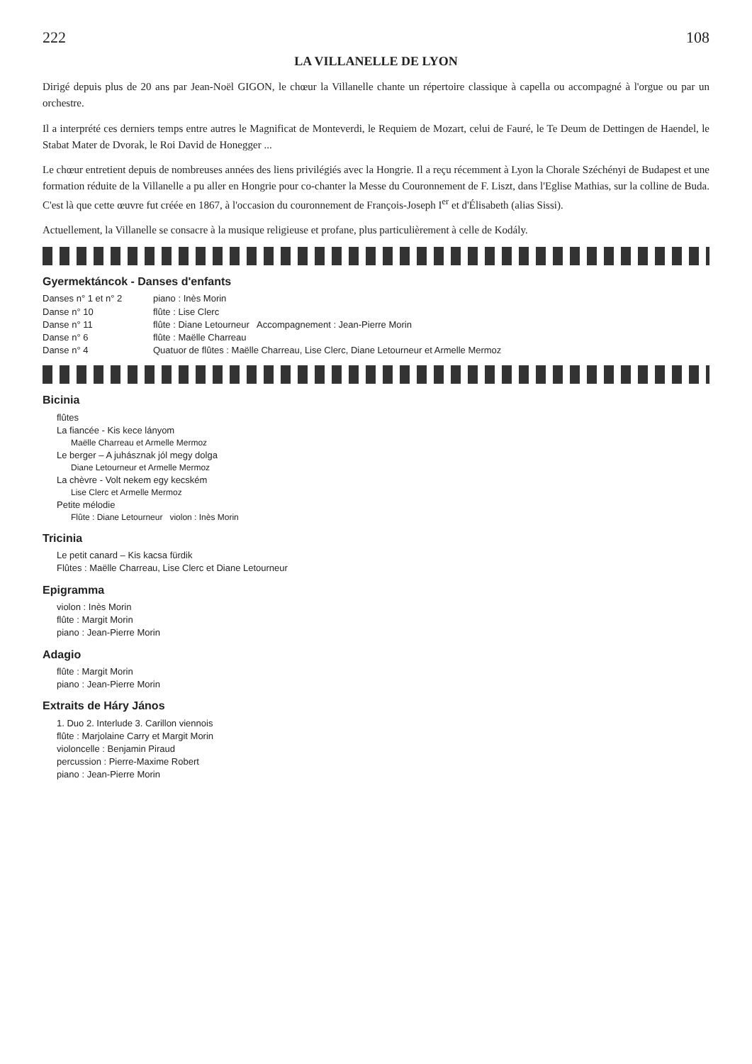222 108
LA VILLANELLE DE LYON
Dirigé depuis plus de 20 ans par Jean-Noël GIGON, le chœur la Villanelle chante un répertoire classique à capella ou accompagné à l'orgue ou par un orchestre.
Il a interprété ces derniers temps entre autres le Magnificat de Monteverdi, le Requiem de Mozart, celui de Fauré, le Te Deum de Dettingen de Haendel, le Stabat Mater de Dvorak, le Roi David de Honegger ...
Le chœur entretient depuis de nombreuses années des liens privilégiés avec la Hongrie. Il a reçu récemment à Lyon la Chorale Széchényi de Budapest et une formation réduite de la Villanelle a pu aller en Hongrie pour co-chanter la Messe du Couronnement de F. Liszt, dans l'Eglise Mathias, sur la colline de Buda. C'est là que cette œuvre fut créée en 1867, à l'occasion du couronnement de François-Joseph I<sup>er</sup> et d'Élisabeth (alias Sissi).
Actuellement, la Villanelle se consacre à la musique religieuse et profane, plus particulièrement à celle de Kodály.
Gyermektáncok - Danses d'enfants
Danses n° 1 et n° 2 piano : Inès Morin
Danse n° 10 flûte : Lise Clerc
Danse n° 11 flûte : Diane Letourneur Accompagnement : Jean-Pierre Morin
Danse n° 6 flûte : Maëlle Charreau
Danse n° 4 Quatuor de flûtes : Maëlle Charreau, Lise Clerc, Diane Letourneur et Armelle Mermoz
Bicinia
flûtes
La fiancée - Kis kece lányom
Maëlle Charreau et Armelle Mermoz
Le berger – A juhásznak jól megy dolga
Diane Letourneur et Armelle Mermoz
La chèvre - Volt nekem egy kecském
Lise Clerc et Armelle Mermoz
Petite mélodie
Flûte : Diane Letourneur violon : Inès Morin
Tricinia
Le petit canard – Kis kacsa fürdik
Flûtes : Maëlle Charreau, Lise Clerc et Diane Letourneur
Epigramma
violon : Inès Morin
flûte : Margit Morin
piano : Jean-Pierre Morin
Adagio
flûte : Margit Morin
piano : Jean-Pierre Morin
Extraits de Háry János
1. Duo 2. Interlude 3. Carillon viennois
flûte : Marjolaine Carry et Margit Morin
violoncelle : Benjamin Piraud
percussion : Pierre-Maxime Robert
piano : Jean-Pierre Morin